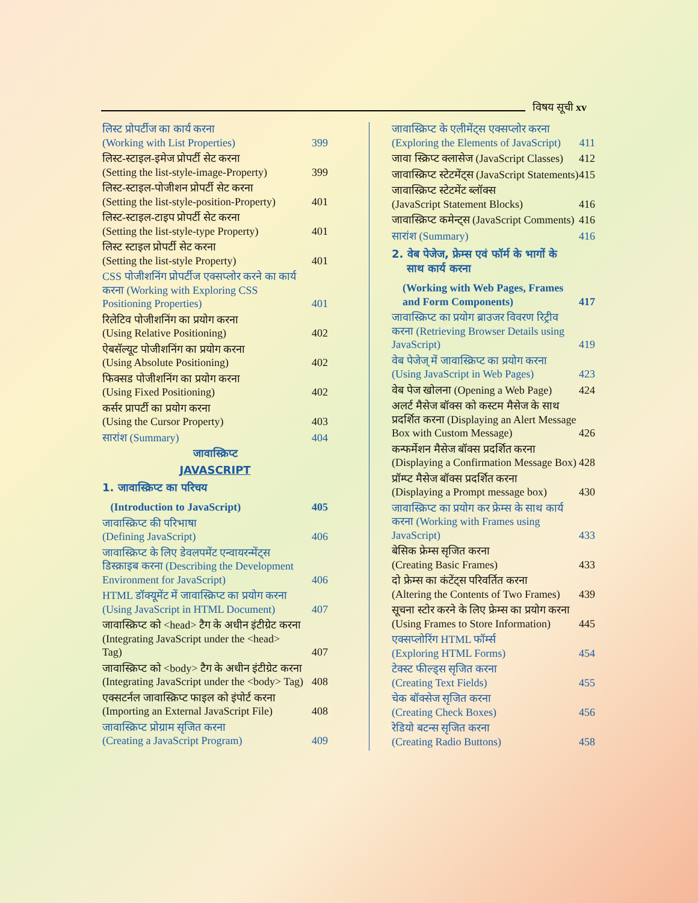विषय सूची xv
लिस्ट प्रोपर्टीज का कार्य करना
(Working with List Properties) 399
लिस्ट-स्टाइल-इमेज प्रोपर्टी सेट करना
(Setting the list-style-image-Property) 399
लिस्ट-स्टाइल-पोजीशन प्रोपर्टी सेट करना
(Setting the list-style-position-Property) 401
लिस्ट-स्टाइल-टाइप प्रोपर्टी सेट करना
(Setting the list-style-type Property) 401
लिस्ट स्टाइल प्रोपर्टी सेट करना
(Setting the list-style Property) 401
CSS पोजीशनिंग प्रोपर्टीज एक्सप्लोर करने का कार्य करना (Working with Exploring CSS Positioning Properties) 401
रिलेटिव पोजीशनिंग का प्रयोग करना
(Using Relative Positioning) 402
ऐबसॅल्यूट पोजीशनिंग का प्रयोग करना
(Using Absolute Positioning) 402
फिक्सड पोजीशनिंग का प्रयोग करना
(Using Fixed Positioning) 402
कर्सर प्रापर्टी का प्रयोग करना
(Using the Cursor Property) 403
सारांश (Summary) 404
जावास्क्रिप्ट
JAVASCRIPT
1. जावास्क्रिप्ट का परिचय
(Introduction to JavaScript) 405
जावास्क्रिप्ट की परिभाषा
(Defining JavaScript) 406
जावास्क्रिप्ट के लिए डेवलपमेंट एन्वायरन्मेंट्स डिस्क्राइब करना (Describing the Development Environment for JavaScript) 406
HTML डॉक्यूमेंट में जावास्क्रिप्ट का प्रयोग करना (Using JavaScript in HTML Document) 407
जावास्क्रिप्ट को <head> टैग के अधीन इंटीग्रेट करना (Integrating JavaScript under the <head> Tag) 407
जावास्क्रिप्ट को <body> टैग के अधीन इंटीग्रेट करना (Integrating JavaScript under the <body> Tag) 408
एक्सटर्नल जावास्क्रिप्ट फाइल को इंपोर्ट करना
(Importing an External JavaScript File) 408
जावास्क्रिप्ट प्रोग्राम सृजित करना
(Creating a JavaScript Program) 409
जावास्क्रिप्ट के एलीमेंट्स एक्सप्लोर करना
(Exploring the Elements of JavaScript) 411
जावा स्क्रिप्ट क्लासेज (JavaScript Classes) 412
जावास्क्रिप्ट स्टेटमेंट्स (JavaScript Statements) 415
जावास्क्रिप्ट स्टेटमेंट ब्लॉक्स
(JavaScript Statement Blocks) 416
जावास्क्रिप्ट कमेन्ट्स (JavaScript Comments) 416
सारांश (Summary) 416
2. वेब पेजेज, फ्रेम्स एवं फॉर्म के भागों के
साथ कार्य करना
(Working with Web Pages, Frames
and Form Components) 417
जावास्क्रिप्ट का प्रयोग ब्राउजर विवरण रिट्रीव करना (Retrieving Browser Details using JavaScript) 419
वेब पेजेज् में जावास्क्रिप्ट का प्रयोग करना
(Using JavaScript in Web Pages) 423
वेब पेज खोलना (Opening a Web Page) 424
अलर्ट मैसेज बॉक्स को कस्टम मैसेज के साथ प्रदर्शित करना (Displaying an Alert Message Box with Custom Message) 426
कन्फर्मेशन मैसेज बॉक्स प्रदर्शित करना
(Displaying a Confirmation Message Box) 428
प्रॉम्प्ट मैसेज बॉक्स प्रदर्शित करना
(Displaying a Prompt message box) 430
जावास्क्रिप्ट का प्रयोग कर फ्रेम्स के साथ कार्य करना (Working with Frames using JavaScript) 433
बेसिक फ्रेम्स सृजित करना
(Creating Basic Frames) 433
दो फ्रेम्स का कंटेंट्स परिवर्तित करना
(Altering the Contents of Two Frames) 439
सूचना स्टोर करने के लिए फ्रेम्स का प्रयोग करना (Using Frames to Store Information) 445
एक्सप्लोरिंग HTML फॉर्म्स
(Exploring HTML Forms) 454
टेक्स्ट फील्ड्स सृजित करना
(Creating Text Fields) 455
चेक बॉक्सेज सृजित करना
(Creating Check Boxes) 456
रेडियो बटन्स सृजित करना
(Creating Radio Buttons) 458